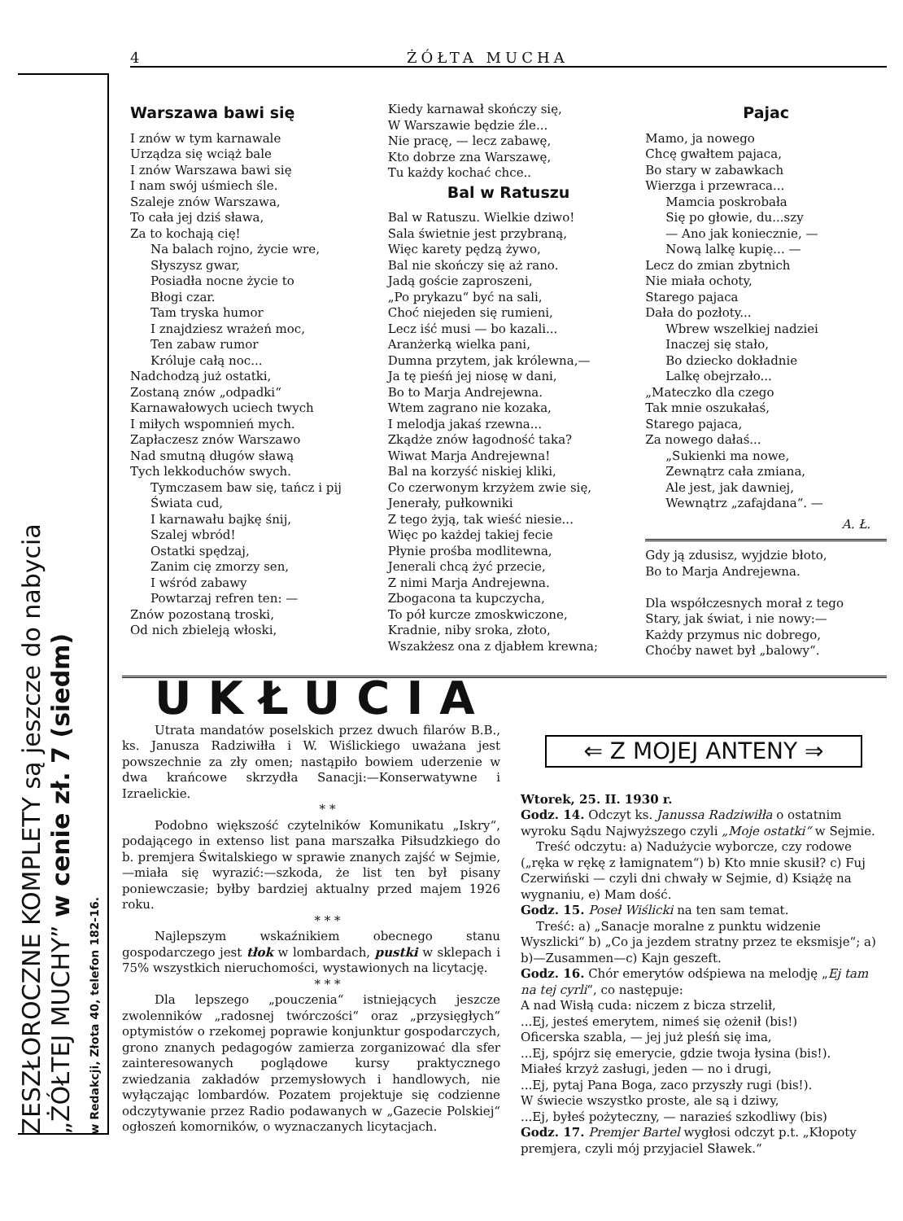4 ŻÓŁTA MUCHA
ZESZŁOROCZNE KOMPLETY są jeszcze do nabycia
„ŻÓŁTEJ MUCHY” w cenie zł. 7 (siedm)
w Redakcji, Złota 40, telefon 182-16.
Warszawa bawi się
I znów w tym karnawale
Urządza się wciąż bale
I znów Warszawa bawi się
I nam swój uśmiech śle.
Szaleje znów Warszawa,
To cała jej dziś sława,
Za to kochają cię!
Na balach rojno, życie wre,
Słyszysz gwar,
Posiadła nocne życie to
Błogi czar.
Tam tryska humor
I znajdziesz wrażeń moc,
Ten zabaw rumor
Króluje całą noc...
Nadchodzą już ostatki,
Zostaną znów „odpadki“
Karnawałowych uciech twych
I miłych wspomnień mych.
Zapłaczesz znów Warszawo
Nad smutną długów sławą
Tych lekkoduchów swych.
Tymczasem baw się, tańcz i pij
Świata cud,
I karnawału bajkę śnij,
Szalej wbród!
Ostatki spędzaj,
Zanim cię zmorzy sen,
I wśród zabawy
Powtarzaj refren ten: —
Znów pozostaną troski,
Od nich zbieleją włoski,
Kiedy karnawał skończy się,
W Warszawie będzie źle...
Nie pracę, — lecz zabawę,
Kto dobrze zna Warszawę,
Tu każdy kochać chce..
Bal w Ratuszu
Bal w Ratuszu. Wielkie dziwo!
Sala świetnie jest przybraną,
Więc karety pędzą żywo,
Bal nie skończy się aż rano.
Jadą goście zaproszeni,
„Po prykazu“ być na sali,
Choć niejeden się rumieni,
Lecz iść musi — bo kazali...
Aranżerką wielka pani,
Dumna przytem, jak królewna,—
Ja tę pieśń jej niosę w dani,
Bo to Marja Andrejewna.
Wtem zagrano nie kozaka,
I melodja jakaś rzewna...
Zkądże znów łagodność taka?
Wiwat Marja Andrejewna!
Bal na korzyść niskiej kliki,
Co czerwonym krzyżem zwie się,
Jenerały, pułkowniki
Z tego żyją, tak wieść niesie...
Więc po każdej takiej fecie
Płynie prośba modlitewna,
Jenerali chcą żyć przecie,
Z nimi Marja Andrejewna.
Zbogacona ta kupczycha,
To pół kurcze zmoskwiczone,
Kradnie, niby sroka, złoto,
Wszakżesz ona z djabłem krewna;
Pajac
Mamo, ja nowego
Chcę gwałtem pajaca,
Bo stary w zabawkach
Wierzga i przewraca...
Mamcia poskrobała
Się po głowie, du...szy
— Ano jak koniecznie, —
Nową lalkę kupię... —
Lecz do zmian zbytnich
Nie miała ochoty,
Starego pajaca
Dała do pozłoty...
Wbrew wszelkiej nadziei
Inaczej się stało,
Bo dziecko dokładnie
Lalkę obejrzało...
„Mateczko dla czego
Tak mnie oszukałaś,
Starego pajaca,
Za nowego dałaś...
„Sukienki ma nowe,
Zewnątrz cała zmiana,
Ale jest, jak dawniej,
Wewnątrz „zafajdana“. —
A. Ł.
Gdy ją zdusisz, wyjdzie błoto,
Bo to Marja Andrejewna.
Dla współczesnych morał z tego
Stary, jak świat, i nie nowy:—
Każdy przymus nic dobrego,
Choćby nawet był „balowy“.
UKŁUCIA
Utrata mandatów poselskich przez dwuch filarów B.B., ks. Janusza Radziwiłła i W. Wiślickiego uważana jest powszechnie za zły omen; nastąpiło bowiem uderzenie w dwa krańcowe skrzydła Sanacji:—Konserwatywne i Izraelickie.
* *
Podobno większość czytelników Komunikatu „Iskry“, podającego in extenso list pana marszałka Piłsudzkiego do b. premjera Świtalskiego w sprawie znanych zajść w Sejmie,—miała się wyrazić:—szkoda, że list ten był pisany poniewczasie; byłby bardziej aktualny przed majem 1926 roku.
* * *
Najlepszym wskaźnikiem obecnego stanu gospodarczego jest tłok w lombardach, pustki w sklepach i 75% wszystkich nieruchomości, wystawionych na licytację.
* * *
Dla lepszego „pouczenia“ istniejących jeszcze zwolenników „radosnej twórczości“ oraz „przysięgłych“ optymistów o rzekomej poprawie konjunktur gospodarczych, grono znanych pedagogów zamierza zorganizować dla sfer zainteresowanych poglądowe kursy praktycznego zwiedzania zakładów przemysłowych i handlowych, nie wyłączając lombardów. Pozatem projektuje się codzienne odczytywanie przez Radio podawanych w „Gazecie Polskiej“ ogłoszeń komorników, o wyznaczanych licytacjach.
⇐ Z MOJEJ ANTENY ⇒
Wtorek, 25. II. 1930 r.
Godz. 14. Odczyt ks. Janussa Radziwiłła o ostatnim wyroku Sądu Najwyższego czyli „Moje ostatki“ w Sejmie.
Treść odczytu: a) Nadużycie wyborcze, czy rodowe („ręka w rękę z łamignatem“) b) Kto mnie skusił? c) Fuj Czerwiński — czyli dni chwały w Sejmie, d) Książę na wygnaniu, e) Mam dość.
Godz. 15. Poseł Wiślicki na ten sam temat.
Treść: a) „Sanacje moralne z punktu widzenie Wyszlicki“ b) „Co ja jezdem stratny przez te eksmisje“; a) b)—Zusammen—c) Kajn geszeft.
Godz. 16. Chór emerytów odśpiewa na melodję „Ej tam na tej cyrli“, co następuje:
A nad Wisłą cuda: niczem z bicza strzelił,
...Ej, jesteś emerytem, nimeś się ożenił (bis!)
Oficerska szabla, — jej już pleśń się ima,
...Ej, spójrz się emerycie, gdzie twoja łysina (bis!).
Miałeś krzyż zasługi, jeden — no i drugi,
...Ej, pytaj Pana Boga, zaco przyszły rugi (bis!).
W świecie wszystko proste, ale są i dziwy,
...Ej, byłeś pożyteczny, — narazieś szkodliwy (bis)
Godz. 17. Premjer Bartel wygłosi odczyt p.t. „Kłopoty premjera, czyli mój przyjaciel Sławek.“